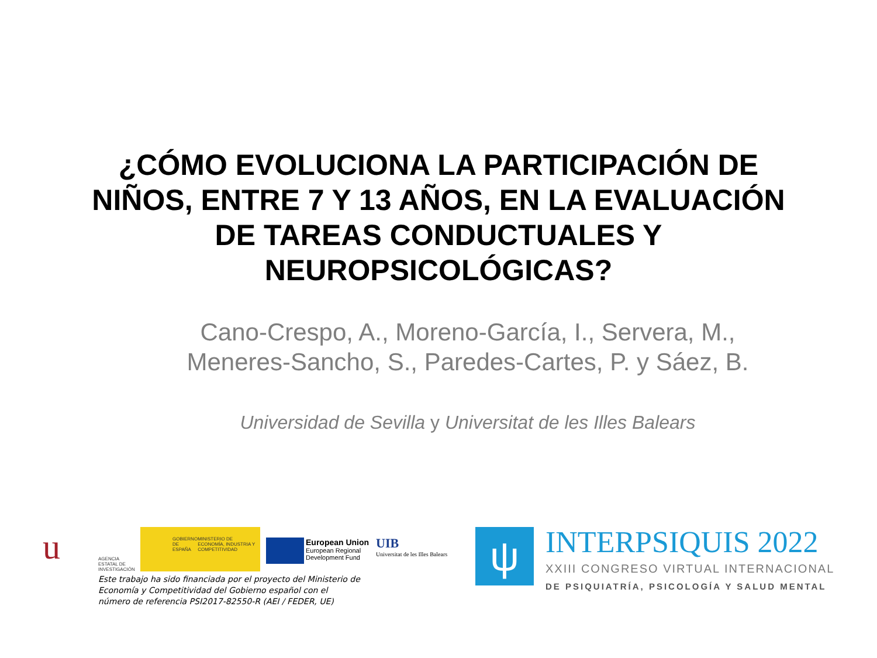¿CÓMO EVOLUCIONA LA PARTICIPACIÓN DE
NIÑOS, ENTRE 7 Y 13 AÑOS, EN LA EVALUACIÓN
DE TAREAS CONDUCTUALES Y
NEUROPSICOLÓGICAS?
Cano-Crespo, A., Moreno-García, I., Servera, M.,
Meneres-Sancho, S., Paredes-Cartes, P. y Sáez, B.
Universidad de Sevilla y Universitat de les Illes Balears
u
AGENCIA ESTATAL DE INVESTIGACIÓN
GOBIERNO DE ESPAÑA MINISTERIO DE ECONOMÍA, INDUSTRIA Y COMPETITIVIDAD
European Union
European Regional Development Fund
UIB
Universitat de les Illes Balears
ψ
INTERPSIQUIS 2022
XXIII CONGRESO VIRTUAL INTERNACIONAL
DE PSIQUIATRÍA, PSICOLOGÍA Y SALUD MENTAL
Este trabajo ha sido financiada por el proyecto del Ministerio de Economía y Competitividad del Gobierno español con el número de referencia PSI2017-82550-R (AEI / FEDER, UE)